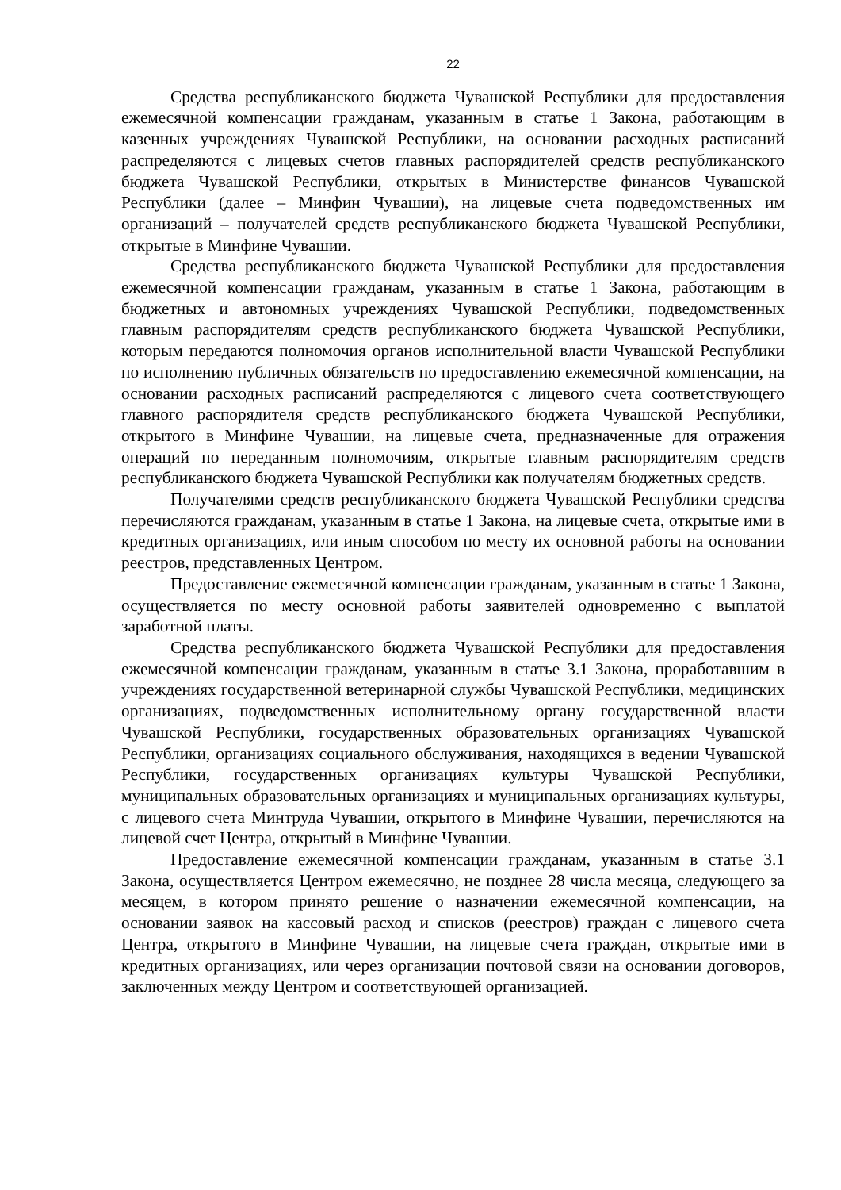22
Средства республиканского бюджета Чувашской Республики для предоставления ежемесячной компенсации гражданам, указанным в статье 1 Закона, работающим в казенных учреждениях Чувашской Республики, на основании расходных расписаний распределяются с лицевых счетов главных распорядителей средств республиканского бюджета Чувашской Республики, открытых в Министерстве финансов Чувашской Республики (далее – Минфин Чувашии), на лицевые счета подведомственных им организаций – получателей средств республиканского бюджета Чувашской Республики, открытые в Минфине Чувашии.
Средства республиканского бюджета Чувашской Республики для предоставления ежемесячной компенсации гражданам, указанным в статье 1 Закона, работающим в бюджетных и автономных учреждениях Чувашской Республики, подведомственных главным распорядителям средств республиканского бюджета Чувашской Республики, которым передаются полномочия органов исполнительной власти Чувашской Республики по исполнению публичных обязательств по предоставлению ежемесячной компенсации, на основании расходных расписаний распределяются с лицевого счета соответствующего главного распорядителя средств республиканского бюджета Чувашской Республики, открытого в Минфине Чувашии, на лицевые счета, предназначенные для отражения операций по переданным полномочиям, открытые главным распорядителям средств республиканского бюджета Чувашской Республики как получателям бюджетных средств.
Получателями средств республиканского бюджета Чувашской Республики средства перечисляются гражданам, указанным в статье 1 Закона, на лицевые счета, открытые ими в кредитных организациях, или иным способом по месту их основной работы на основании реестров, представленных Центром.
Предоставление ежемесячной компенсации гражданам, указанным в статье 1 Закона, осуществляется по месту основной работы заявителей одновременно с выплатой заработной платы.
Средства республиканского бюджета Чувашской Республики для предоставления ежемесячной компенсации гражданам, указанным в статье 3.1 Закона, проработавшим в учреждениях государственной ветеринарной службы Чувашской Республики, медицинских организациях, подведомственных исполнительному органу государственной власти Чувашской Республики, государственных образовательных организациях Чувашской Республики, организациях социального обслуживания, находящихся в ведении Чувашской Республики, государственных организациях культуры Чувашской Республики, муниципальных образовательных организациях и муниципальных организациях культуры, с лицевого счета Минтруда Чувашии, открытого в Минфине Чувашии, перечисляются на лицевой счет Центра, открытый в Минфине Чувашии.
Предоставление ежемесячной компенсации гражданам, указанным в статье 3.1 Закона, осуществляется Центром ежемесячно, не позднее 28 числа месяца, следующего за месяцем, в котором принято решение о назначении ежемесячной компенсации, на основании заявок на кассовый расход и списков (реестров) граждан с лицевого счета Центра, открытого в Минфине Чувашии, на лицевые счета граждан, открытые ими в кредитных организациях, или через организации почтовой связи на основании договоров, заключенных между Центром и соответствующей организацией.